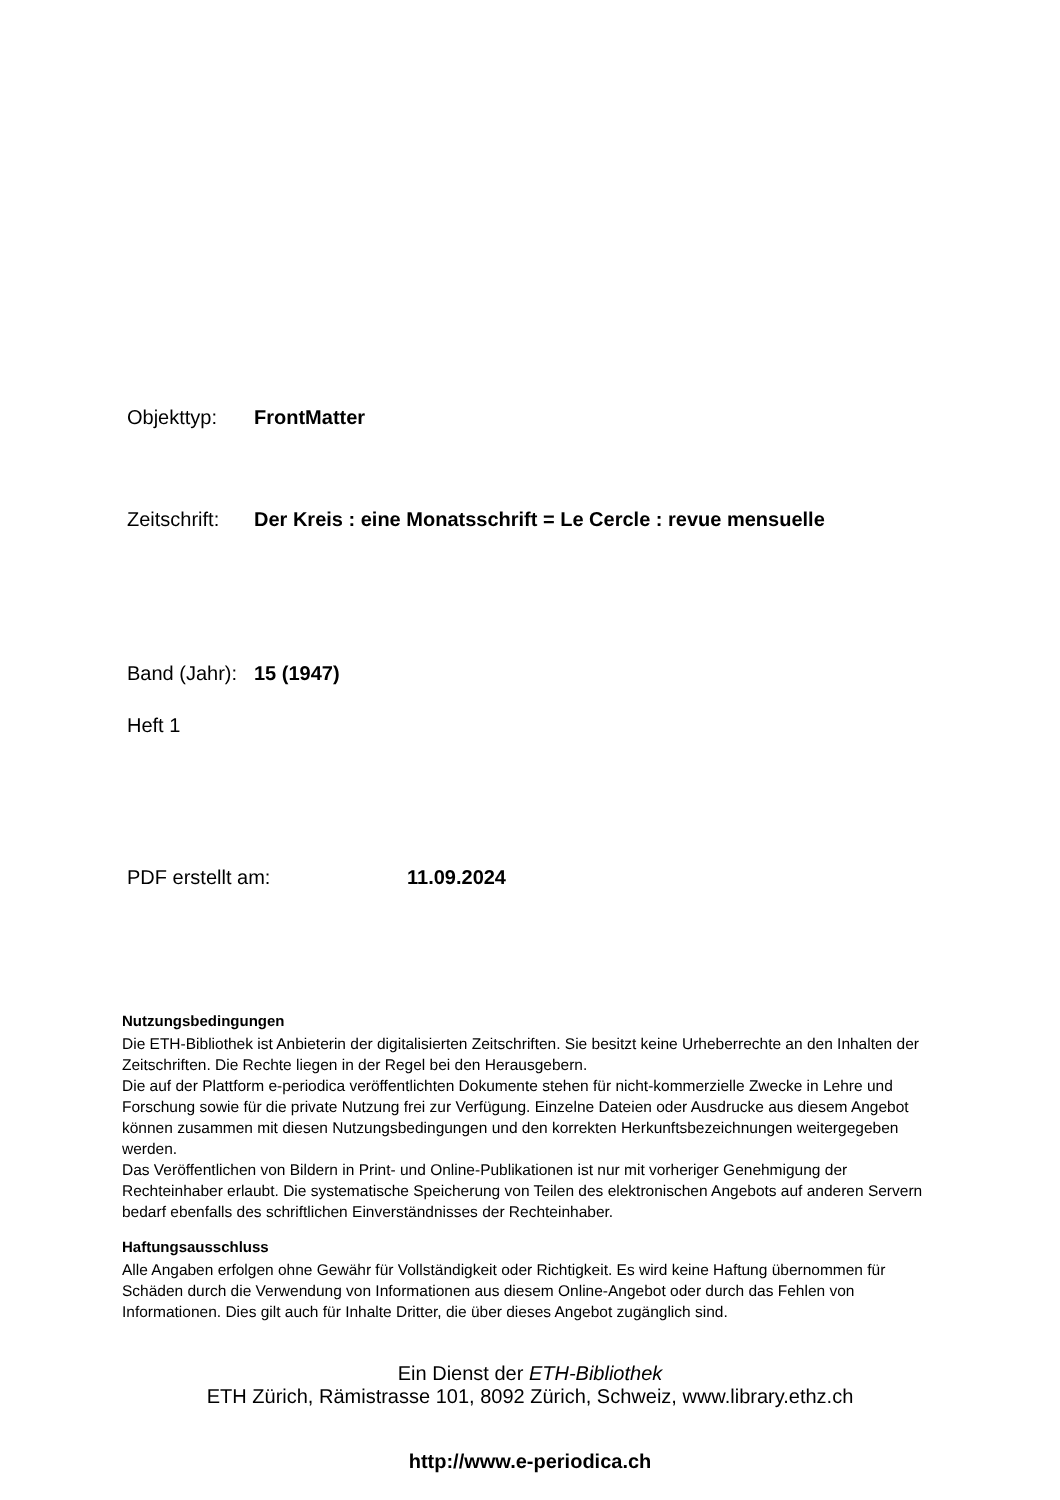Objekttyp: FrontMatter
Zeitschrift: Der Kreis : eine Monatsschrift = Le Cercle : revue mensuelle
Band (Jahr): 15 (1947)
Heft 1
PDF erstellt am: 11.09.2024
Nutzungsbedingungen
Die ETH-Bibliothek ist Anbieterin der digitalisierten Zeitschriften. Sie besitzt keine Urheberrechte an den Inhalten der Zeitschriften. Die Rechte liegen in der Regel bei den Herausgebern.
Die auf der Plattform e-periodica veröffentlichten Dokumente stehen für nicht-kommerzielle Zwecke in Lehre und Forschung sowie für die private Nutzung frei zur Verfügung. Einzelne Dateien oder Ausdrucke aus diesem Angebot können zusammen mit diesen Nutzungsbedingungen und den korrekten Herkunftsbezeichnungen weitergegeben werden.
Das Veröffentlichen von Bildern in Print- und Online-Publikationen ist nur mit vorheriger Genehmigung der Rechteinhaber erlaubt. Die systematische Speicherung von Teilen des elektronischen Angebots auf anderen Servern bedarf ebenfalls des schriftlichen Einverständnisses der Rechteinhaber.
Haftungsausschluss
Alle Angaben erfolgen ohne Gewähr für Vollständigkeit oder Richtigkeit. Es wird keine Haftung übernommen für Schäden durch die Verwendung von Informationen aus diesem Online-Angebot oder durch das Fehlen von Informationen. Dies gilt auch für Inhalte Dritter, die über dieses Angebot zugänglich sind.
Ein Dienst der ETH-Bibliothek
ETH Zürich, Rämistrasse 101, 8092 Zürich, Schweiz, www.library.ethz.ch
http://www.e-periodica.ch